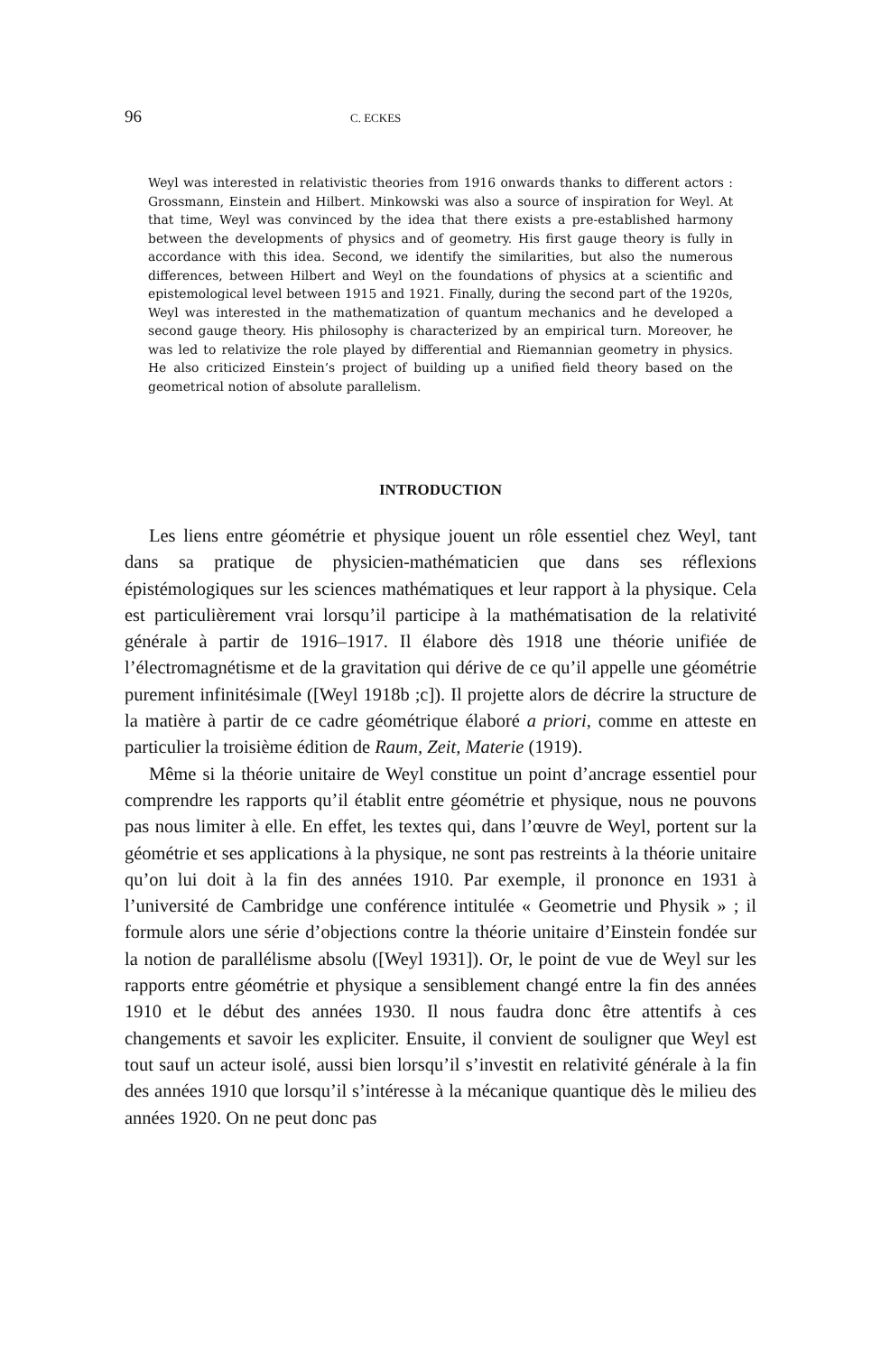96 C. ECKES
Weyl was interested in relativistic theories from 1916 onwards thanks to different actors : Grossmann, Einstein and Hilbert. Minkowski was also a source of inspiration for Weyl. At that time, Weyl was convinced by the idea that there exists a pre-established harmony between the developments of physics and of geometry. His first gauge theory is fully in accordance with this idea. Second, we identify the similarities, but also the numerous differences, between Hilbert and Weyl on the foundations of physics at a scientific and epistemological level between 1915 and 1921. Finally, during the second part of the 1920s, Weyl was interested in the mathematization of quantum mechanics and he developed a second gauge theory. His philosophy is characterized by an empirical turn. Moreover, he was led to relativize the role played by differential and Riemannian geometry in physics. He also criticized Einstein’s project of building up a unified field theory based on the geometrical notion of absolute parallelism.
INTRODUCTION
Les liens entre géométrie et physique jouent un rôle essentiel chez Weyl, tant dans sa pratique de physicien-mathématicien que dans ses réflexions épistémologiques sur les sciences mathématiques et leur rapport à la physique. Cela est particulièrement vrai lorsqu’il participe à la mathématisation de la relativité générale à partir de 1916–1917. Il élabore dès 1918 une théorie unifiée de l’électromagnétisme et de la gravitation qui dérive de ce qu’il appelle une géométrie purement infinitésimale ([Weyl 1918b ;c]). Il projette alors de décrire la structure de la matière à partir de ce cadre géométrique élaboré a priori, comme en atteste en particulier la troisième édition de Raum, Zeit, Materie (1919).
Même si la théorie unitaire de Weyl constitue un point d’ancrage essentiel pour comprendre les rapports qu’il établit entre géométrie et physique, nous ne pouvons pas nous limiter à elle. En effet, les textes qui, dans l’œuvre de Weyl, portent sur la géométrie et ses applications à la physique, ne sont pas restreints à la théorie unitaire qu’on lui doit à la fin des années 1910. Par exemple, il prononce en 1931 à l’université de Cambridge une conférence intitulée « Geometrie und Physik » ; il formule alors une série d’objections contre la théorie unitaire d’Einstein fondée sur la notion de parallélisme absolu ([Weyl 1931]). Or, le point de vue de Weyl sur les rapports entre géométrie et physique a sensiblement changé entre la fin des années 1910 et le début des années 1930. Il nous faudra donc être attentifs à ces changements et savoir les expliciter. Ensuite, il convient de souligner que Weyl est tout sauf un acteur isolé, aussi bien lorsqu’il s’investit en relativité générale à la fin des années 1910 que lorsqu’il s’intéresse à la mécanique quantique dès le milieu des années 1920. On ne peut donc pas